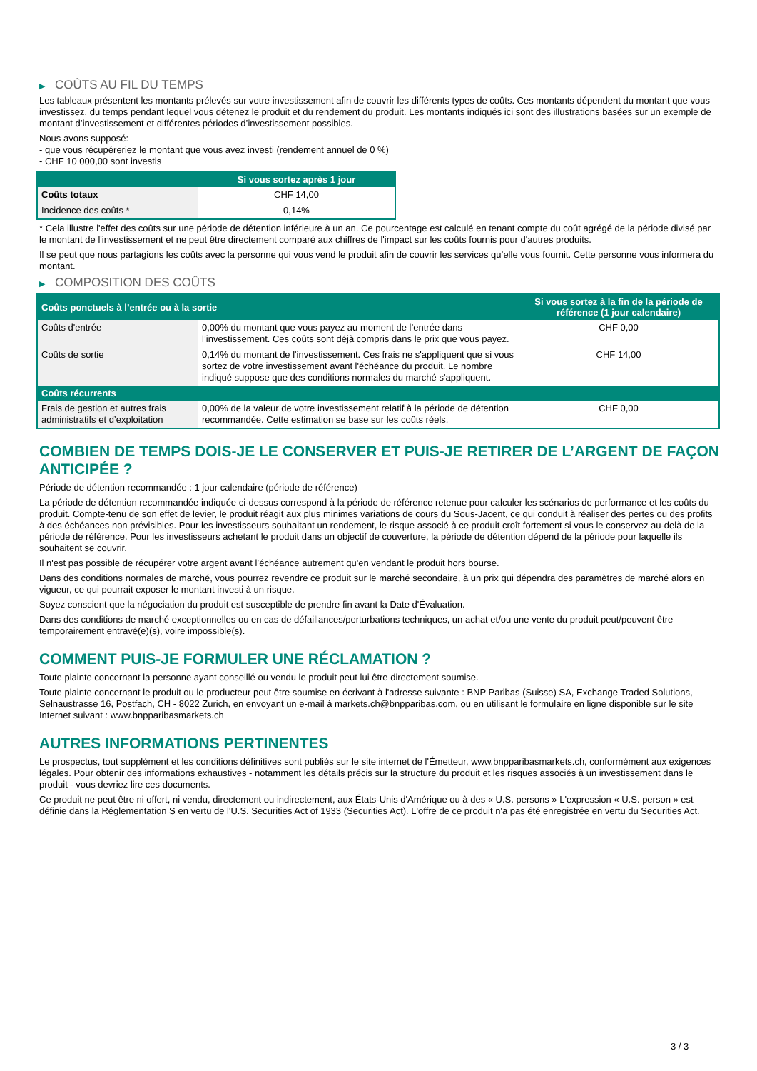▶ COÛTS AU FIL DU TEMPS
Les tableaux présentent les montants prélevés sur votre investissement afin de couvrir les différents types de coûts. Ces montants dépendent du montant que vous investissez, du temps pendant lequel vous détenez le produit et du rendement du produit. Les montants indiqués ici sont des illustrations basées sur un exemple de montant d’investissement et différentes périodes d’investissement possibles.
Nous avons supposé:
- que vous récupéreriez le montant que vous avez investi (rendement annuel de 0 %)
- CHF 10 000,00 sont investis
| | Si vous sortez après 1 jour |
| --- | --- |
| Coûts totaux | CHF 14,00 |
| Incidence des coûts * | 0,14% |
* Cela illustre l'effet des coûts sur une période de détention inférieure à un an. Ce pourcentage est calculé en tenant compte du coût agrégé de la période divisé par le montant de l'investissement et ne peut être directement comparé aux chiffres de l'impact sur les coûts fournis pour d'autres produits.
Il se peut que nous partagions les coûts avec la personne qui vous vend le produit afin de couvrir les services qu’elle vous fournit. Cette personne vous informera du montant.
▶ COMPOSITION DES COÛTS
| Coûts ponctuels à l’entrée ou à la sortie | | Si vous sortez à la fin de la période de référence (1 jour calendaire) |
| --- | --- | --- |
| Coûts d'entrée | 0,00% du montant que vous payez au moment de l’entrée dans l’investissement. Ces coûts sont déjà compris dans le prix que vous payez. | CHF 0,00 |
| Coûts de sortie | 0,14% du montant de l'investissement. Ces frais ne s'appliquent que si vous sortez de votre investissement avant l'échéance du produit. Le nombre indiqué suppose que des conditions normales du marché s'appliquent. | CHF 14,00 |
| Coûts récurrents | | |
| Frais de gestion et autres frais administratifs et d’exploitation | 0,00% de la valeur de votre investissement relatif à la période de détention recommandée. Cette estimation se base sur les coûts réels. | CHF 0,00 |
COMBIEN DE TEMPS DOIS-JE LE CONSERVER ET PUIS-JE RETIRER DE L’ARGENT DE FAÇON ANTICIPÉE ?
Période de détention recommandée : 1 jour calendaire (période de référence)
La période de détention recommandée indiquée ci-dessus correspond à la période de référence retenue pour calculer les scénarios de performance et les coûts du produit. Compte-tenu de son effet de levier, le produit réagit aux plus minimes variations de cours du Sous-Jacent, ce qui conduit à réaliser des pertes ou des profits à des échéances non prévisibles. Pour les investisseurs souhaitant un rendement, le risque associé à ce produit croît fortement si vous le conservez au-delà de la période de référence. Pour les investisseurs achetant le produit dans un objectif de couverture, la période de détention dépend de la période pour laquelle ils souhaitent se couvrir.
Il n'est pas possible de récupérer votre argent avant l’échéance autrement qu'en vendant le produit hors bourse.
Dans des conditions normales de marché, vous pourrez revendre ce produit sur le marché secondaire, à un prix qui dépendra des paramètres de marché alors en vigueur, ce qui pourrait exposer le montant investi à un risque.
Soyez conscient que la négociation du produit est susceptible de prendre fin avant la Date d'Évaluation.
Dans des conditions de marché exceptionnelles ou en cas de défaillances/perturbations techniques, un achat et/ou une vente du produit peut/peuvent être temporairement entravé(e)(s), voire impossible(s).
COMMENT PUIS-JE FORMULER UNE RÉCLAMATION ?
Toute plainte concernant la personne ayant conseillé ou vendu le produit peut lui être directement soumise.
Toute plainte concernant le produit ou le producteur peut être soumise en écrivant à l'adresse suivante : BNP Paribas (Suisse) SA, Exchange Traded Solutions, Selnaustrasse 16, Postfach, CH - 8022 Zurich, en envoyant un e-mail à markets.ch@bnpparibas.com, ou en utilisant le formulaire en ligne disponible sur le site Internet suivant : www.bnpparibasmarkets.ch
AUTRES INFORMATIONS PERTINENTES
Le prospectus, tout supplément et les conditions définitives sont publiés sur le site internet de l'Émetteur, www.bnpparibasmarkets.ch, conformément aux exigences légales. Pour obtenir des informations exhaustives - notamment les détails précis sur la structure du produit et les risques associés à un investissement dans le produit - vous devriez lire ces documents.
Ce produit ne peut être ni offert, ni vendu, directement ou indirectement, aux États-Unis d'Amérique ou à des « U.S. persons » L'expression « U.S. person » est définie dans la Réglementation S en vertu de l'U.S. Securities Act of 1933 (Securities Act). L'offre de ce produit n'a pas été enregistrée en vertu du Securities Act.
3 / 3